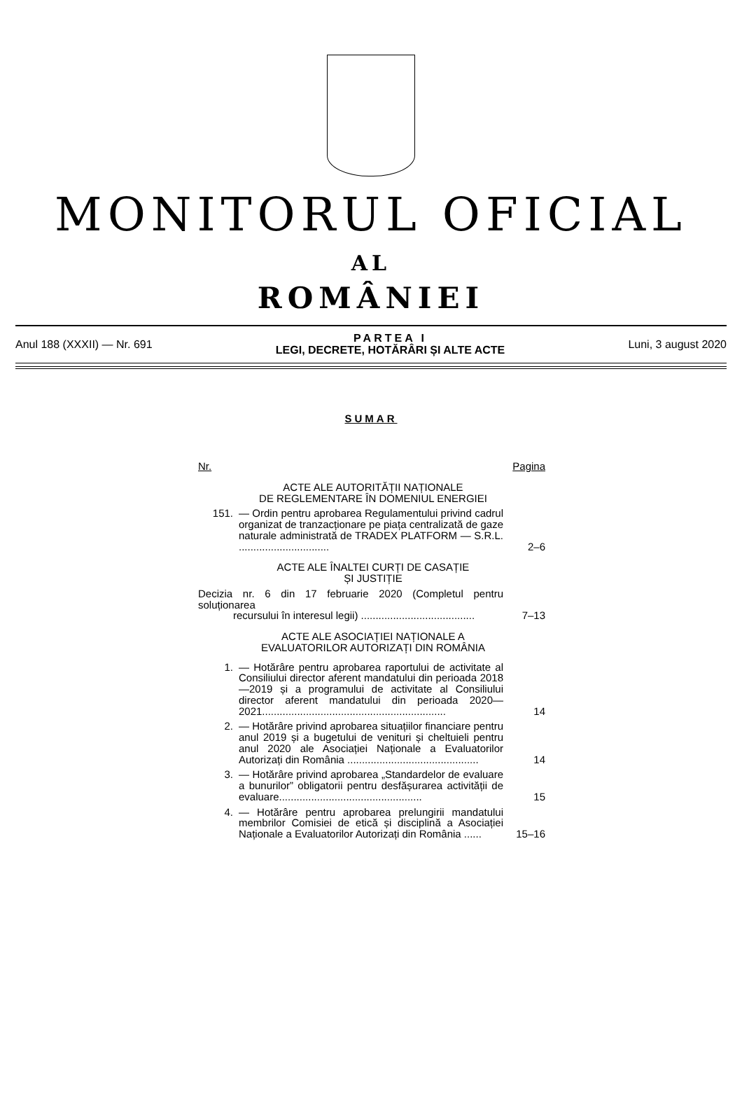MONITORUL OFICIAL
AL
ROMÂNIEI
Anul 188 (XXXII) — Nr. 691
PARTEA I
LEGI, DECRETE, HOTĂRÂRI ȘI ALTE ACTE
Luni, 3 august 2020
SUMAR
| Nr. | | Pagina |
| ACTE ALE AUTORITĂȚII NAȚIONALE DE REGLEMENTARE ÎN DOMENIUL ENERGIEI | | |
| 151. | — Ordin pentru aprobarea Regulamentului privind cadrul organizat de tranzacționare pe piața centralizată de gaze naturale administrată de TRADEX PLATFORM — S.R.L. ............................... | 2–6 |
| ACTE ALE ÎNALTEI CURȚI DE CASAȚIE ȘI JUSTIȚIE | | |
| Decizia nr. 6 din 17 februarie 2020 (Completul pentru soluționarea recursului în interesul legii) ....................................... | | 7–13 |
| ACTE ALE ASOCIAȚIEI NAȚIONALE A EVALUATORILOR AUTORIZAȚI DIN ROMÂNIA | | |
| 1. | — Hotărâre pentru aprobarea raportului de activitate al Consiliului director aferent mandatului din perioada 2018—2019 și a programului de activitate al Consiliului director aferent mandatului din perioada 2020—2021............................................................... | 14 |
| 2. | — Hotărâre privind aprobarea situațiilor financiare pentru anul 2019 și a bugetului de venituri și cheltuieli pentru anul 2020 ale Asociației Naționale a Evaluatorilor Autorizați din România ............................................. | 14 |
| 3. | — Hotărâre privind aprobarea „Standardelor de evaluare a bunurilor” obligatorii pentru desfășurarea activității de evaluare................................................. | 15 |
| 4. | — Hotărâre pentru aprobarea prelungirii mandatului membrilor Comisiei de etică și disciplină a Asociației Naționale a Evaluatorilor Autorizați din România ...... | 15–16 |